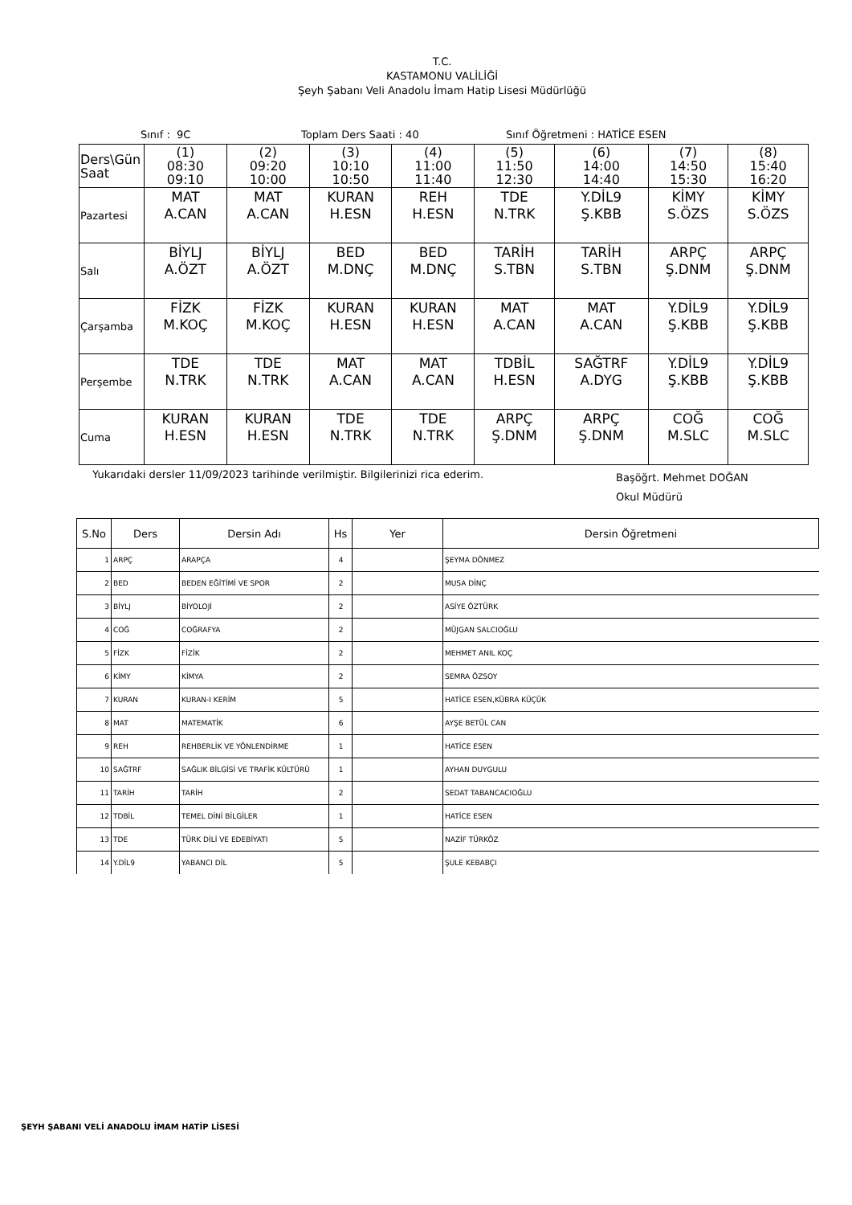T.C.
KASTAMONU VALİLİĞİ
Şeyh Şabanı Veli Anadolu İmam Hatip Lisesi Müdürlüğü
Sınıf : 9C Toplam Ders Saati : 40 Sınıf Öğretmeni : HATİCE ESEN
| Ders\Gün Saat | (1) 08:30 09:10 | (2) 09:20 10:00 | (3) 10:10 10:50 | (4) 11:00 11:40 | (5) 11:50 12:30 | (6) 14:00 14:40 | (7) 14:50 15:30 | (8) 15:40 16:20 |
| Pazartesi | MAT A.CAN | MAT A.CAN | KURAN H.ESN | REH H.ESN | TDE N.TRK | Y.DİL9 Ş.KBB | KİMY S.ÖZS | KİMY S.ÖZS |
| Salı | BİYLJ A.ÖZT | BİYLJ A.ÖZT | BED M.DNÇ | BED M.DNÇ | TARİH S.TBN | TARİH S.TBN | ARPÇ Ş.DNM | ARPÇ Ş.DNM |
| Çarşamba | FİZK M.KOÇ | FİZK M.KOÇ | KURAN H.ESN | KURAN H.ESN | MAT A.CAN | MAT A.CAN | Y.DİL9 Ş.KBB | Y.DİL9 Ş.KBB |
| Perşembe | TDE N.TRK | TDE N.TRK | MAT A.CAN | MAT A.CAN | TDBİL H.ESN | SAĞTRF A.DYG | Y.DİL9 Ş.KBB | Y.DİL9 Ş.KBB |
| Cuma | KURAN H.ESN | KURAN H.ESN | TDE N.TRK | TDE N.TRK | ARPÇ Ş.DNM | ARPÇ Ş.DNM | COĞ M.SLC | COĞ M.SLC |
Yukarıdaki dersler 11/09/2023 tarihinde verilmiştir. Bilgilerinizi rica ederim.
Başöğrt. Mehmet DOĞAN
Okul Müdürü
| S.No | Ders | Dersin Adı | Hs | Yer | Dersin Öğretmeni |
| --- | --- | --- | --- | --- | --- |
| 1 | ARPÇ | ARAPÇA | 4 | | ŞEYMA DÖNMEZ |
| 2 | BED | BEDEN EĞİTİMİ VE SPOR | 2 | | MUSA DİNÇ |
| 3 | BİYLJ | BİYOLOJİ | 2 | | ASİYE ÖZTÜRK |
| 4 | COĞ | COĞRAFYA | 2 | | MÜJGAN SALCIOĞLU |
| 5 | FİZK | FİZİK | 2 | | MEHMET ANIL KOÇ |
| 6 | KİMY | KİMYA | 2 | | SEMRA ÖZSOY |
| 7 | KURAN | KURAN-I KERİM | 5 | | HATİCE ESEN,KÜBRA KÜÇÜK |
| 8 | MAT | MATEMATİK | 6 | | AYŞE BETÜL CAN |
| 9 | REH | REHBERLİK VE YÖNLENDİRME | 1 | | HATİCE ESEN |
| 10 | SAĞTRF | SAĞLIK BİLGİSİ VE TRAFİK KÜLTÜRÜ | 1 | | AYHAN DUYGULU |
| 11 | TARİH | TARİH | 2 | | SEDAT TABANCACIOĞLU |
| 12 | TDBİL | TEMEL DİNİ BİLGİLER | 1 | | HATİCE ESEN |
| 13 | TDE | TÜRK DİLİ VE EDEBİYATI | 5 | | NAZİF TÜRKÖZ |
| 14 | Y.DİL9 | YABANCI DİL | 5 | | ŞULE KEBABÇI |
ŞEYH ŞABANI VELİ ANADOLU İMAM HATİP LİSESİ